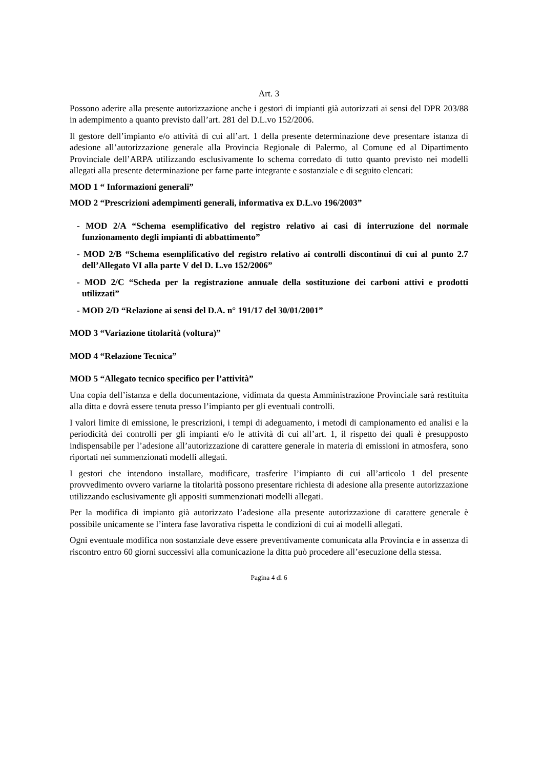Art. 3
Possono aderire alla presente autorizzazione anche i gestori di impianti già autorizzati ai sensi del DPR 203/88 in adempimento a quanto previsto dall’art. 281 del D.L.vo 152/2006.
Il gestore dell’impianto e/o attività di cui all’art. 1 della presente determinazione deve presentare istanza di adesione all’autorizzazione generale alla Provincia Regionale di Palermo, al Comune ed al Dipartimento Provinciale dell’ARPA utilizzando esclusivamente lo schema corredato di tutto quanto previsto nei modelli allegati alla presente determinazione per farne parte integrante e sostanziale e di seguito elencati:
MOD 1 “ Informazioni generali”
MOD 2 “Prescrizioni adempimenti generali, informativa ex D.L.vo 196/2003”
- MOD 2/A “Schema esemplificativo del registro relativo ai casi di interruzione del normale funzionamento degli impianti di abbattimento”
- MOD 2/B “Schema esemplificativo del registro relativo ai controlli discontinui di cui al punto 2.7 dell’Allegato VI alla parte V del D. L.vo 152/2006”
- MOD 2/C “Scheda per la registrazione annuale della sostituzione dei carboni attivi e prodotti utilizzati”
- MOD 2/D “Relazione ai sensi del D.A. n° 191/17 del 30/01/2001”
MOD 3 “Variazione titolarità (voltura)”
MOD 4 “Relazione Tecnica”
MOD 5 “Allegato tecnico specifico per l’attività”
Una copia dell’istanza e della documentazione, vidimata da questa Amministrazione Provinciale sarà restituita alla ditta e dovrà essere tenuta presso l’impianto per gli eventuali controlli.
I valori limite di emissione, le prescrizioni, i tempi di adeguamento, i metodi di campionamento ed analisi e la periodicità dei controlli per gli impianti e/o le attività di cui all’art. 1, il rispetto dei quali è presupposto indispensabile per l’adesione all’autorizzazione di carattere generale in materia di emissioni in atmosfera, sono riportati nei summenzionati modelli allegati.
I gestori che intendono installare, modificare, trasferire l’impianto di cui all’articolo 1 del presente provvedimento ovvero variarne la titolarità possono presentare richiesta di adesione alla presente autorizzazione utilizzando esclusivamente gli appositi summenzionati modelli allegati.
Per la modifica di impianto già autorizzato l’adesione alla presente autorizzazione di carattere generale è possibile unicamente se l’intera fase lavorativa rispetta le condizioni di cui ai modelli allegati.
Ogni eventuale modifica non sostanziale deve essere preventivamente comunicata alla Provincia e in assenza di riscontro entro 60 giorni successivi alla comunicazione la ditta può procedere all’esecuzione della stessa.
Pagina 4 di 6